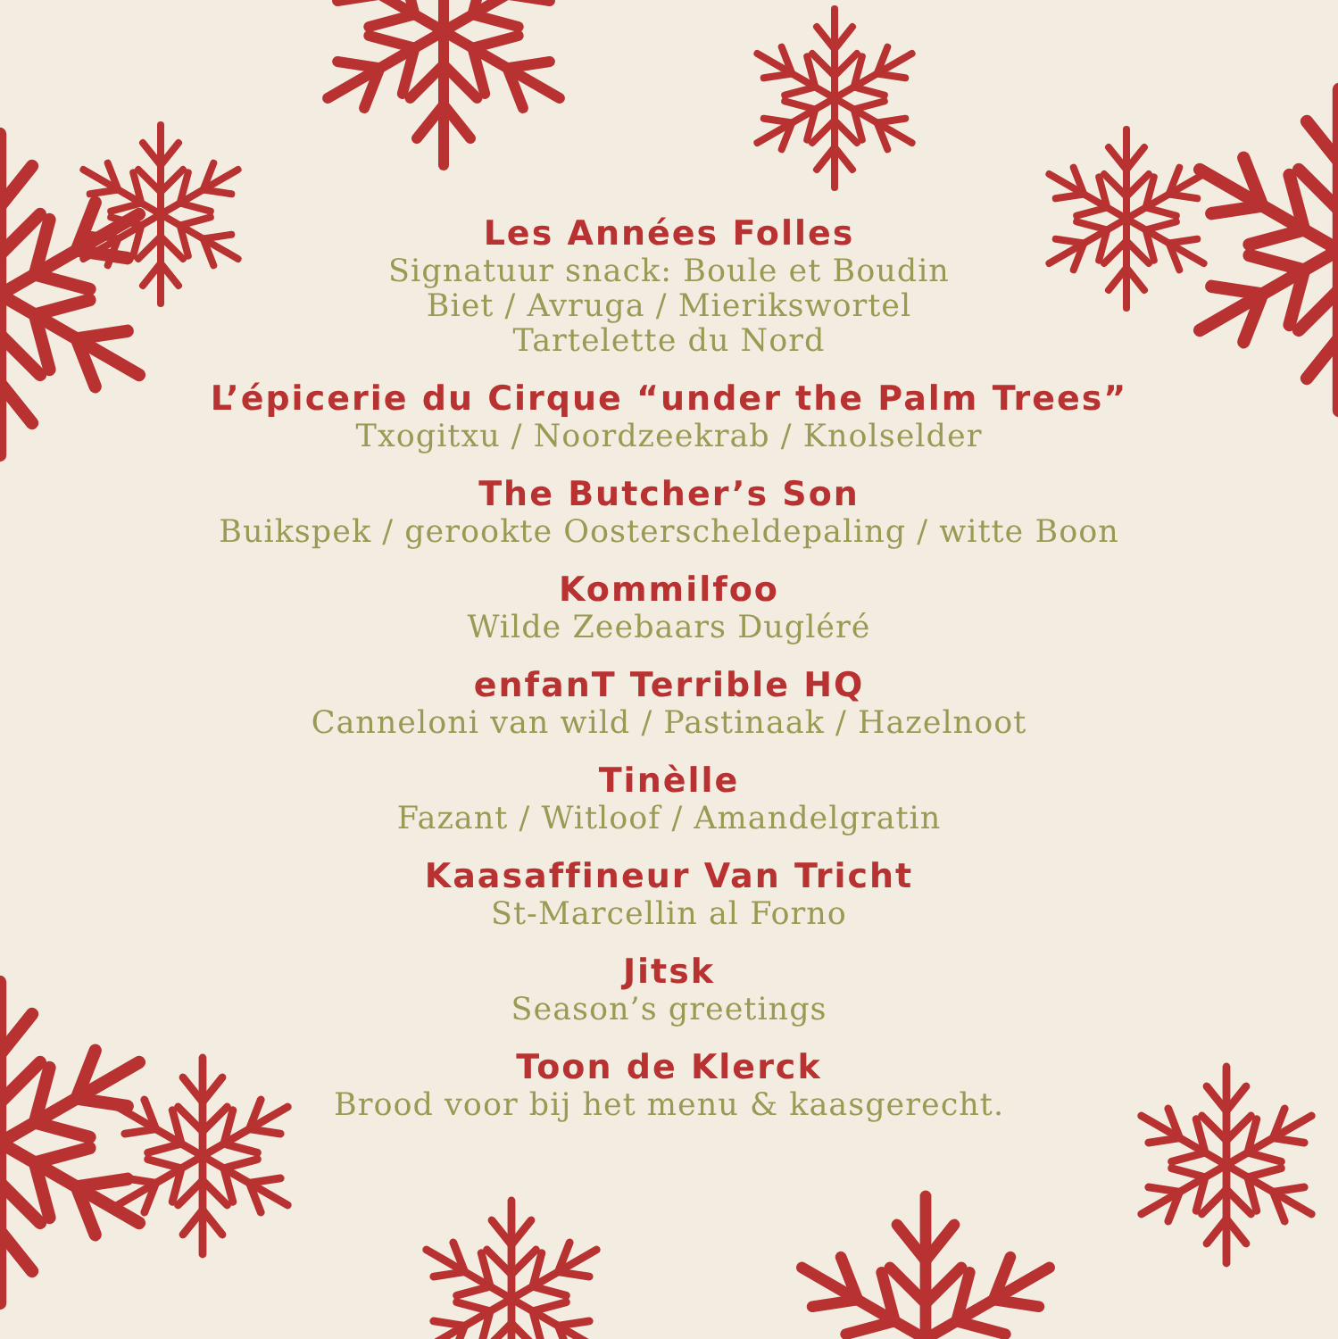Les Années Folles
Signatuur snack: Boule et Boudin
Biet / Avruga / Mierikswortel
Tartelette du Nord
L’épicerie du Cirque “under the Palm Trees”
Txogitxu / Noordzeekrab / Knolselder
The Butcher’s Son
Buikspek / gerookte Oosterscheldepaling / witte Boon
Kommilfoo
Wilde Zeebaars Dugléré
enfanT Terrible HQ
Canneloni van wild / Pastinaak / Hazelnoot
Tinèlle
Fazant / Witloof / Amandelgratin
Kaasaffineur Van Tricht
St-Marcellin al Forno
Jitsk
Season’s greetings
Toon de Klerck
Brood voor bij het menu & kaasgerecht.